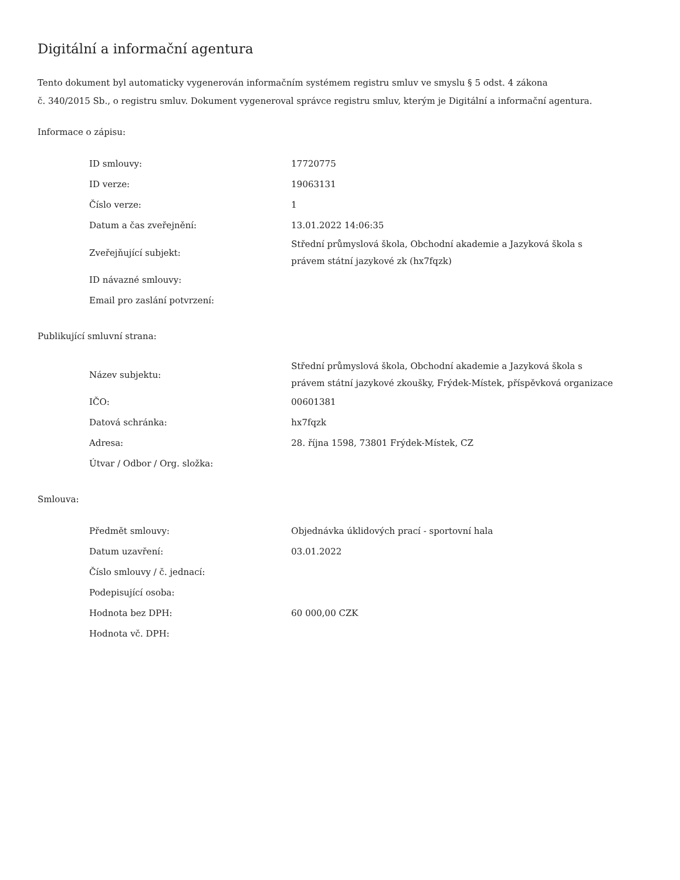Digitální a informační agentura
Tento dokument byl automaticky vygenerován informačním systémem registru smluv ve smyslu § 5 odst. 4 zákona
č. 340/2015 Sb., o registru smluv. Dokument vygeneroval správce registru smluv, kterým je Digitální a informační agentura.
Informace o zápisu:
| ID smlouvy: | 17720775 |
| ID verze: | 19063131 |
| Číslo verze: | 1 |
| Datum a čas zveřejnění: | 13.01.2022 14:06:35 |
| Zveřejňující subjekt: | Střední průmyslová škola, Obchodní akademie a Jazyková škola s právem státní jazykové zk (hx7fqzk) |
| ID návazné smlouvy: | |
| Email pro zaslání potvrzení: | |
Publikující smluvní strana:
| Název subjektu: | Střední průmyslová škola, Obchodní akademie a Jazyková škola s právem státní jazykové zkoušky, Frýdek-Místek, příspěvková organizace |
| IČO: | 00601381 |
| Datová schránka: | hx7fqzk |
| Adresa: | 28. října 1598, 73801 Frýdek-Místek, CZ |
| Útvar / Odbor / Org. složka: | |
Smlouva:
| Předmět smlouvy: | Objednávka úklidových prací - sportovní hala |
| Datum uzavření: | 03.01.2022 |
| Číslo smlouvy / č. jednací: | |
| Podepisující osoba: | |
| Hodnota bez DPH: | 60 000,00 CZK |
| Hodnota vč. DPH: | |